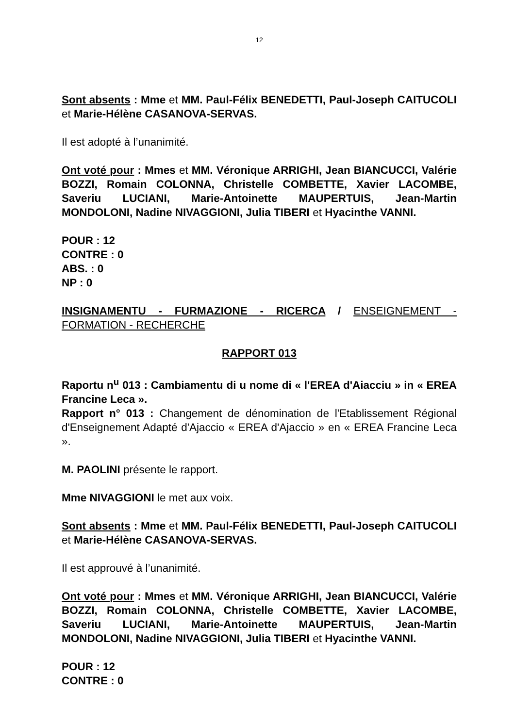12
Sont absents : Mme et MM. Paul-Félix BENEDETTI, Paul-Joseph CAITUCOLI et Marie-Hélène CASANOVA-SERVAS.
Il est adopté à l’unanimité.
Ont voté pour : Mmes et MM. Véronique ARRIGHI, Jean BIANCUCCI, Valérie BOZZI, Romain COLONNA, Christelle COMBETTE, Xavier LACOMBE, Saveriu LUCIANI, Marie-Antoinette MAUPERTUIS, Jean-Martin MONDOLONI, Nadine NIVAGGIONI, Julia TIBERI et Hyacinthe VANNI.
POUR : 12
CONTRE : 0
ABS. : 0
NP : 0
INSIGNAMENTU - FURMAZIONE - RICERCA / ENSEIGNEMENT - FORMATION - RECHERCHE
RAPPORT 013
Raportu n<sup>u</sup> 013 : Cambiamentu di u nome di « l'EREA d'Aiacciu » in « EREA Francine Leca ».
Rapport n° 013 : Changement de dénomination de l'Etablissement Régional d'Enseignement Adapté d'Ajaccio « EREA d'Ajaccio » en « EREA Francine Leca ».
M. PAOLINI présente le rapport.
Mme NIVAGGIONI le met aux voix.
Sont absents : Mme et MM. Paul-Félix BENEDETTI, Paul-Joseph CAITUCOLI et Marie-Hélène CASANOVA-SERVAS.
Il est approuvé à l’unanimité.
Ont voté pour : Mmes et MM. Véronique ARRIGHI, Jean BIANCUCCI, Valérie BOZZI, Romain COLONNA, Christelle COMBETTE, Xavier LACOMBE, Saveriu LUCIANI, Marie-Antoinette MAUPERTUIS, Jean-Martin MONDOLONI, Nadine NIVAGGIONI, Julia TIBERI et Hyacinthe VANNI.
POUR : 12
CONTRE : 0